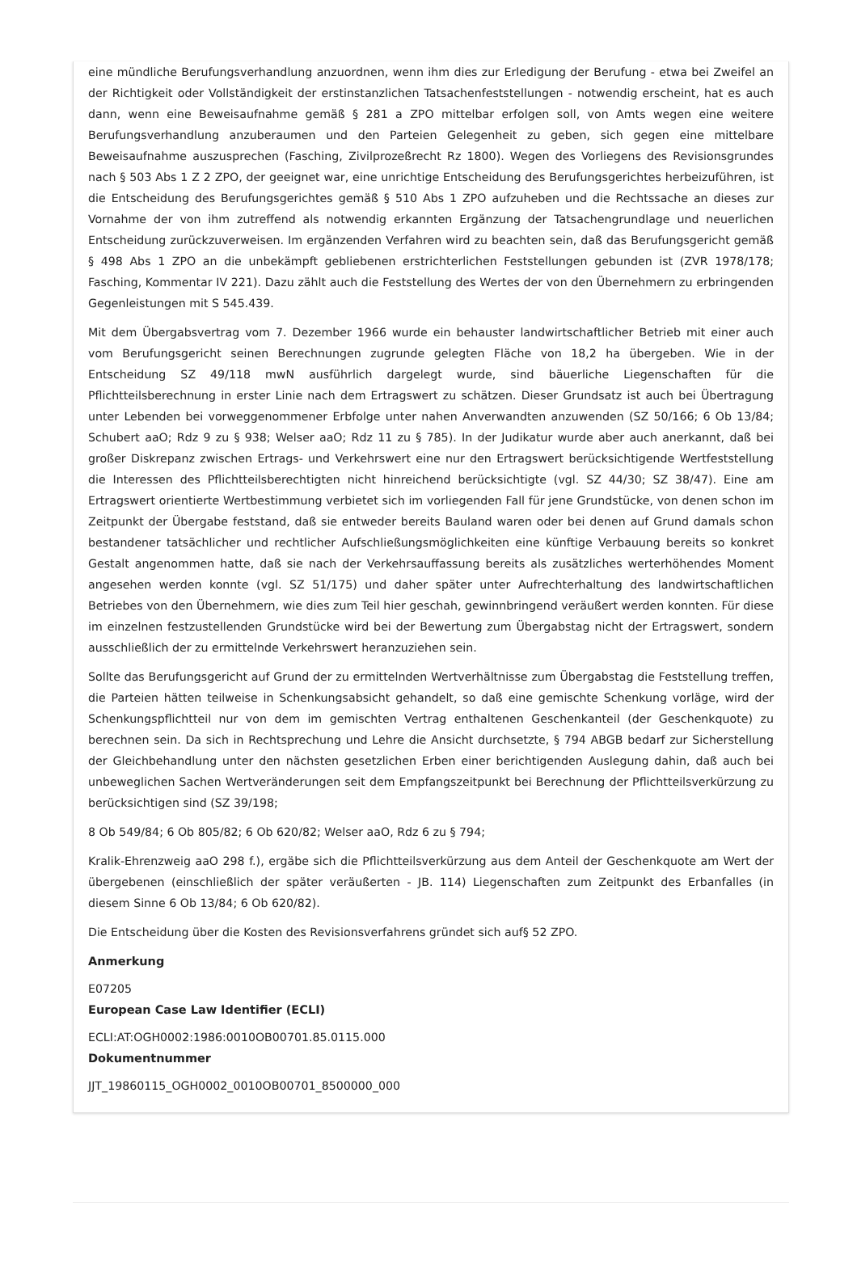eine mündliche Berufungsverhandlung anzuordnen, wenn ihm dies zur Erledigung der Berufung - etwa bei Zweifel an der Richtigkeit oder Vollständigkeit der erstinstanzlichen Tatsachenfeststellungen - notwendig erscheint, hat es auch dann, wenn eine Beweisaufnahme gemäß § 281 a ZPO mittelbar erfolgen soll, von Amts wegen eine weitere Berufungsverhandlung anzuberaumen und den Parteien Gelegenheit zu geben, sich gegen eine mittelbare Beweisaufnahme auszusprechen (Fasching, Zivilprozeßrecht Rz 1800). Wegen des Vorliegens des Revisionsgrundes nach § 503 Abs 1 Z 2 ZPO, der geeignet war, eine unrichtige Entscheidung des Berufungsgerichtes herbeizuführen, ist die Entscheidung des Berufungsgerichtes gemäß § 510 Abs 1 ZPO aufzuheben und die Rechtssache an dieses zur Vornahme der von ihm zutreffend als notwendig erkannten Ergänzung der Tatsachengrundlage und neuerlichen Entscheidung zurückzuverweisen. Im ergänzenden Verfahren wird zu beachten sein, daß das Berufungsgericht gemäß § 498 Abs 1 ZPO an die unbekämpft gebliebenen erstrichterlichen Feststellungen gebunden ist (ZVR 1978/178; Fasching, Kommentar IV 221). Dazu zählt auch die Feststellung des Wertes der von den Übernehmern zu erbringenden Gegenleistungen mit S 545.439.
Mit dem Übergabsvertrag vom 7. Dezember 1966 wurde ein behauster landwirtschaftlicher Betrieb mit einer auch vom Berufungsgericht seinen Berechnungen zugrunde gelegten Fläche von 18,2 ha übergeben. Wie in der Entscheidung SZ 49/118 mwN ausführlich dargelegt wurde, sind bäuerliche Liegenschaften für die Pflichtteilsberechnung in erster Linie nach dem Ertragswert zu schätzen. Dieser Grundsatz ist auch bei Übertragung unter Lebenden bei vorweggenommener Erbfolge unter nahen Anverwandten anzuwenden (SZ 50/166; 6 Ob 13/84; Schubert aaO; Rdz 9 zu § 938; Welser aaO; Rdz 11 zu § 785). In der Judikatur wurde aber auch anerkannt, daß bei großer Diskrepanz zwischen Ertrags- und Verkehrswert eine nur den Ertragswert berücksichtigende Wertfeststellung die Interessen des Pflichtteilsberechtigten nicht hinreichend berücksichtigte (vgl. SZ 44/30; SZ 38/47). Eine am Ertragswert orientierte Wertbestimmung verbietet sich im vorliegenden Fall für jene Grundstücke, von denen schon im Zeitpunkt der Übergabe feststand, daß sie entweder bereits Bauland waren oder bei denen auf Grund damals schon bestandener tatsächlicher und rechtlicher Aufschließungsmöglichkeiten eine künftige Verbauung bereits so konkret Gestalt angenommen hatte, daß sie nach der Verkehrsauffassung bereits als zusätzliches werterhöhendes Moment angesehen werden konnte (vgl. SZ 51/175) und daher später unter Aufrechterhaltung des landwirtschaftlichen Betriebes von den Übernehmern, wie dies zum Teil hier geschah, gewinnbringend veräußert werden konnten. Für diese im einzelnen festzustellenden Grundstücke wird bei der Bewertung zum Übergabstag nicht der Ertragswert, sondern ausschließlich der zu ermittelnde Verkehrswert heranzuziehen sein.
Sollte das Berufungsgericht auf Grund der zu ermittelnden Wertverhältnisse zum Übergabstag die Feststellung treffen, die Parteien hätten teilweise in Schenkungsabsicht gehandelt, so daß eine gemischte Schenkung vorläge, wird der Schenkungspflichtteil nur von dem im gemischten Vertrag enthaltenen Geschenkanteil (der Geschenkquote) zu berechnen sein. Da sich in Rechtsprechung und Lehre die Ansicht durchsetzte, § 794 ABGB bedarf zur Sicherstellung der Gleichbehandlung unter den nächsten gesetzlichen Erben einer berichtigenden Auslegung dahin, daß auch bei unbeweglichen Sachen Wertveränderungen seit dem Empfangszeitpunkt bei Berechnung der Pflichtteilsverkürzung zu berücksichtigen sind (SZ 39/198;
8 Ob 549/84; 6 Ob 805/82; 6 Ob 620/82; Welser aaO, Rdz 6 zu § 794;
Kralik-Ehrenzweig aaO 298 f.), ergäbe sich die Pflichtteilsverkürzung aus dem Anteil der Geschenkquote am Wert der übergebenen (einschließlich der später veräußerten - JB. 114) Liegenschaften zum Zeitpunkt des Erbanfalles (in diesem Sinne 6 Ob 13/84; 6 Ob 620/82).
Die Entscheidung über die Kosten des Revisionsverfahrens gründet sich auf§ 52 ZPO.
Anmerkung
E07205
European Case Law Identifier (ECLI)
ECLI:AT:OGH0002:1986:0010OB00701.85.0115.000
Dokumentnummer
JJT_19860115_OGH0002_0010OB00701_8500000_000